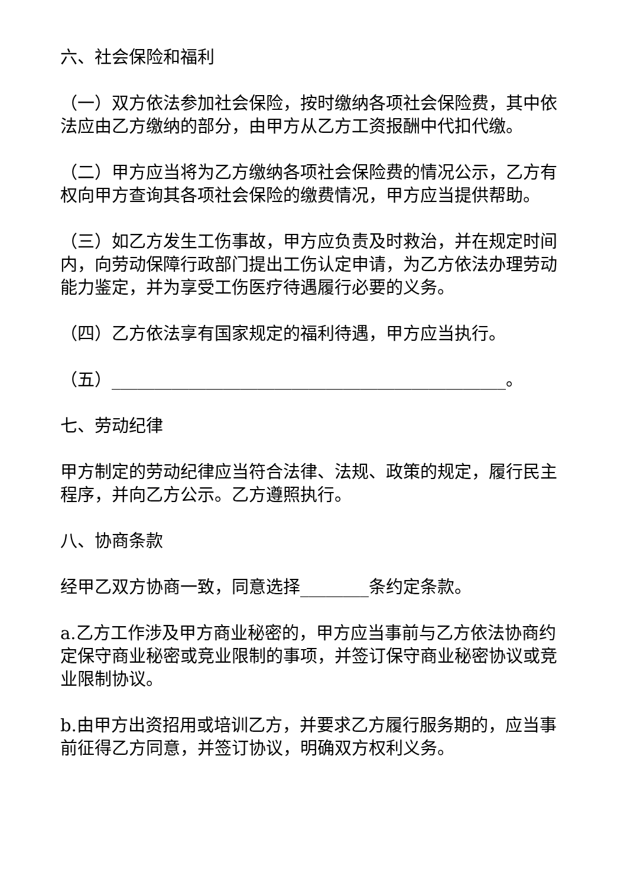六、社会保险和福利
（一）双方依法参加社会保险，按时缴纳各项社会保险费，其中依法应由乙方缴纳的部分，由甲方从乙方工资报酬中代扣代缴。
（二）甲方应当将为乙方缴纳各项社会保险费的情况公示，乙方有权向甲方查询其各项社会保险的缴费情况，甲方应当提供帮助。
（三）如乙方发生工伤事故，甲方应负责及时救治，并在规定时间内，向劳动保障行政部门提出工伤认定申请，为乙方依法办理劳动能力鉴定，并为享受工伤医疗待遇履行必要的义务。
（四）乙方依法享有国家规定的福利待遇，甲方应当执行。
（五）______________________________________________。
七、劳动纪律
甲方制定的劳动纪律应当符合法律、法规、政策的规定，履行民主程序，并向乙方公示。乙方遵照执行。
八、协商条款
经甲乙双方协商一致，同意选择________条约定条款。
a.乙方工作涉及甲方商业秘密的，甲方应当事前与乙方依法协商约定保守商业秘密或竞业限制的事项，并签订保守商业秘密协议或竞业限制协议。
b.由甲方出资招用或培训乙方，并要求乙方履行服务期的，应当事前征得乙方同意，并签订协议，明确双方权利义务。